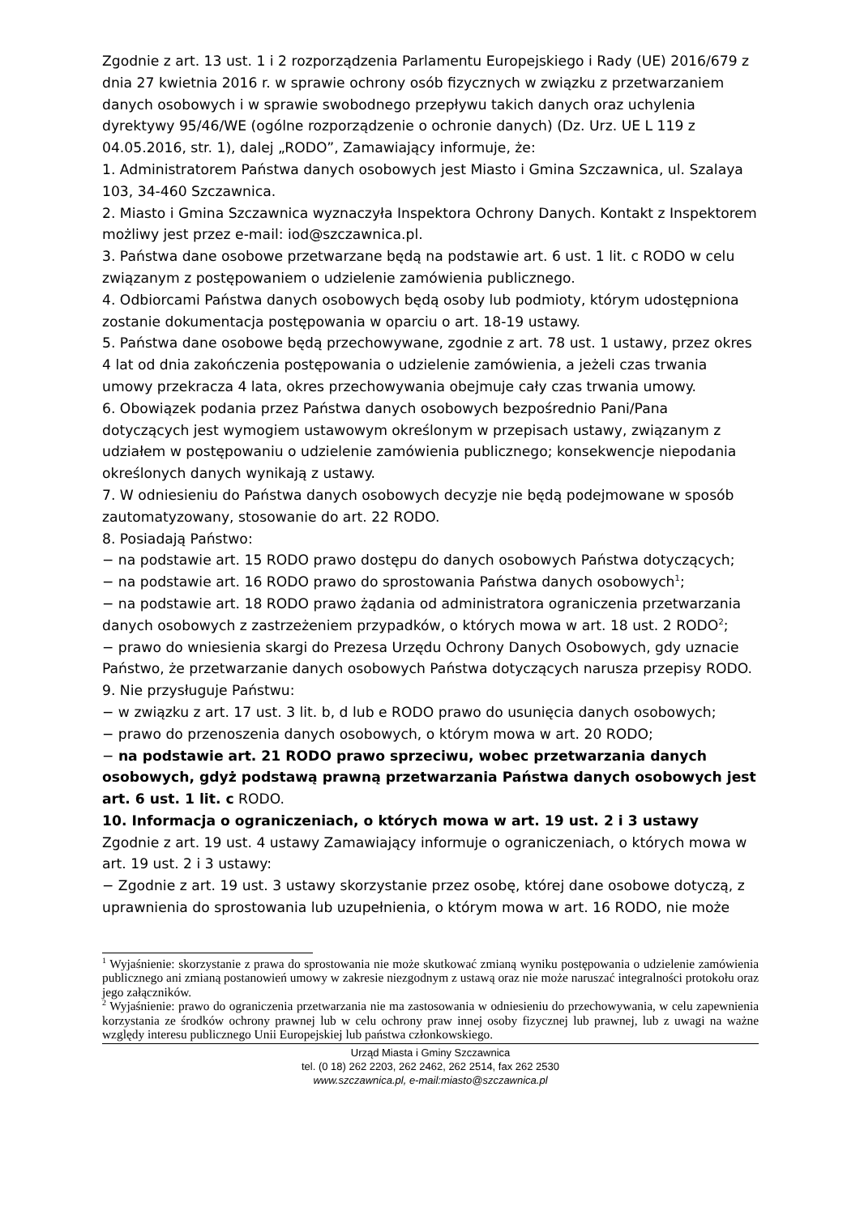Zgodnie z art. 13 ust. 1 i 2 rozporządzenia Parlamentu Europejskiego i Rady (UE) 2016/679 z dnia 27 kwietnia 2016 r. w sprawie ochrony osób fizycznych w związku z przetwarzaniem danych osobowych i w sprawie swobodnego przepływu takich danych oraz uchylenia dyrektywy 95/46/WE (ogólne rozporządzenie o ochronie danych) (Dz. Urz. UE L 119 z 04.05.2016, str. 1), dalej „RODO”, Zamawiający informuje, że:
1. Administratorem Państwa danych osobowych jest Miasto i Gmina Szczawnica, ul. Szalaya 103, 34-460 Szczawnica.
2. Miasto i Gmina Szczawnica wyznaczyła Inspektora Ochrony Danych. Kontakt z Inspektorem możliwy jest przez e-mail: iod@szczawnica.pl.
3. Państwa dane osobowe przetwarzane będą na podstawie art. 6 ust. 1 lit. c RODO w celu związanym z postępowaniem o udzielenie zamówienia publicznego.
4. Odbiorcami Państwa danych osobowych będą osoby lub podmioty, którym udostępniona zostanie dokumentacja postępowania w oparciu o art. 18-19 ustawy.
5. Państwa dane osobowe będą przechowywane, zgodnie z art. 78 ust. 1 ustawy, przez okres 4 lat od dnia zakończenia postępowania o udzielenie zamówienia, a jeżeli czas trwania umowy przekracza 4 lata, okres przechowywania obejmuje cały czas trwania umowy.
6. Obowiązek podania przez Państwa danych osobowych bezpośrednio Pani/Pana dotyczących jest wymogiem ustawowym określonym w przepisach ustawy, związanym z udziałem w postępowaniu o udzielenie zamówienia publicznego; konsekwencje niepodania określonych danych wynikają z ustawy.
7. W odniesieniu do Państwa danych osobowych decyzje nie będą podejmowane w sposób zautomatyzowany, stosowanie do art. 22 RODO.
8. Posiadają Państwo:
− na podstawie art. 15 RODO prawo dostępu do danych osobowych Państwa dotyczących;
− na podstawie art. 16 RODO prawo do sprostowania Państwa danych osobowych<sup>1</sup>;
− na podstawie art. 18 RODO prawo żądania od administratora ograniczenia przetwarzania danych osobowych z zastrzeżeniem przypadków, o których mowa w art. 18 ust. 2 RODO<sup>2</sup>;
− prawo do wniesienia skargi do Prezesa Urzędu Ochrony Danych Osobowych, gdy uznacie Państwo, że przetwarzanie danych osobowych Państwa dotyczących narusza przepisy RODO.
9. Nie przysługuje Państwu:
− w związku z art. 17 ust. 3 lit. b, d lub e RODO prawo do usunięcia danych osobowych;
− prawo do przenoszenia danych osobowych, o którym mowa w art. 20 RODO;
− na podstawie art. 21 RODO prawo sprzeciwu, wobec przetwarzania danych osobowych, gdyż podstawą prawną przetwarzania Państwa danych osobowych jest art. 6 ust. 1 lit. c RODO.
10. Informacja o ograniczeniach, o których mowa w art. 19 ust. 2 i 3 ustawy
Zgodnie z art. 19 ust. 4 ustawy Zamawiający informuje o ograniczeniach, o których mowa w art. 19 ust. 2 i 3 ustawy:
− Zgodnie z art. 19 ust. 3 ustawy skorzystanie przez osobę, której dane osobowe dotyczą, z uprawnienia do sprostowania lub uzupełnienia, o którym mowa w art. 16 RODO, nie może
<sup>1</sup> Wyjaśnienie: skorzystanie z prawa do sprostowania nie może skutkować zmianą wyniku postępowania o udzielenie zamówienia publicznego ani zmianą postanowień umowy w zakresie niezgodnym z ustawą oraz nie może naruszać integralności protokołu oraz jego załączników.
<sup>2</sup> Wyjaśnienie: prawo do ograniczenia przetwarzania nie ma zastosowania w odniesieniu do przechowywania, w celu zapewnienia korzystania ze środków ochrony prawnej lub w celu ochrony praw innej osoby fizycznej lub prawnej, lub z uwagi na ważne względy interesu publicznego Unii Europejskiej lub państwa członkowskiego.
Urząd Miasta i Gminy Szczawnica
tel. (0 18) 262 2203, 262 2462, 262 2514, fax 262 2530
www.szczawnica.pl, e-mail:miasto@szczawnica.pl